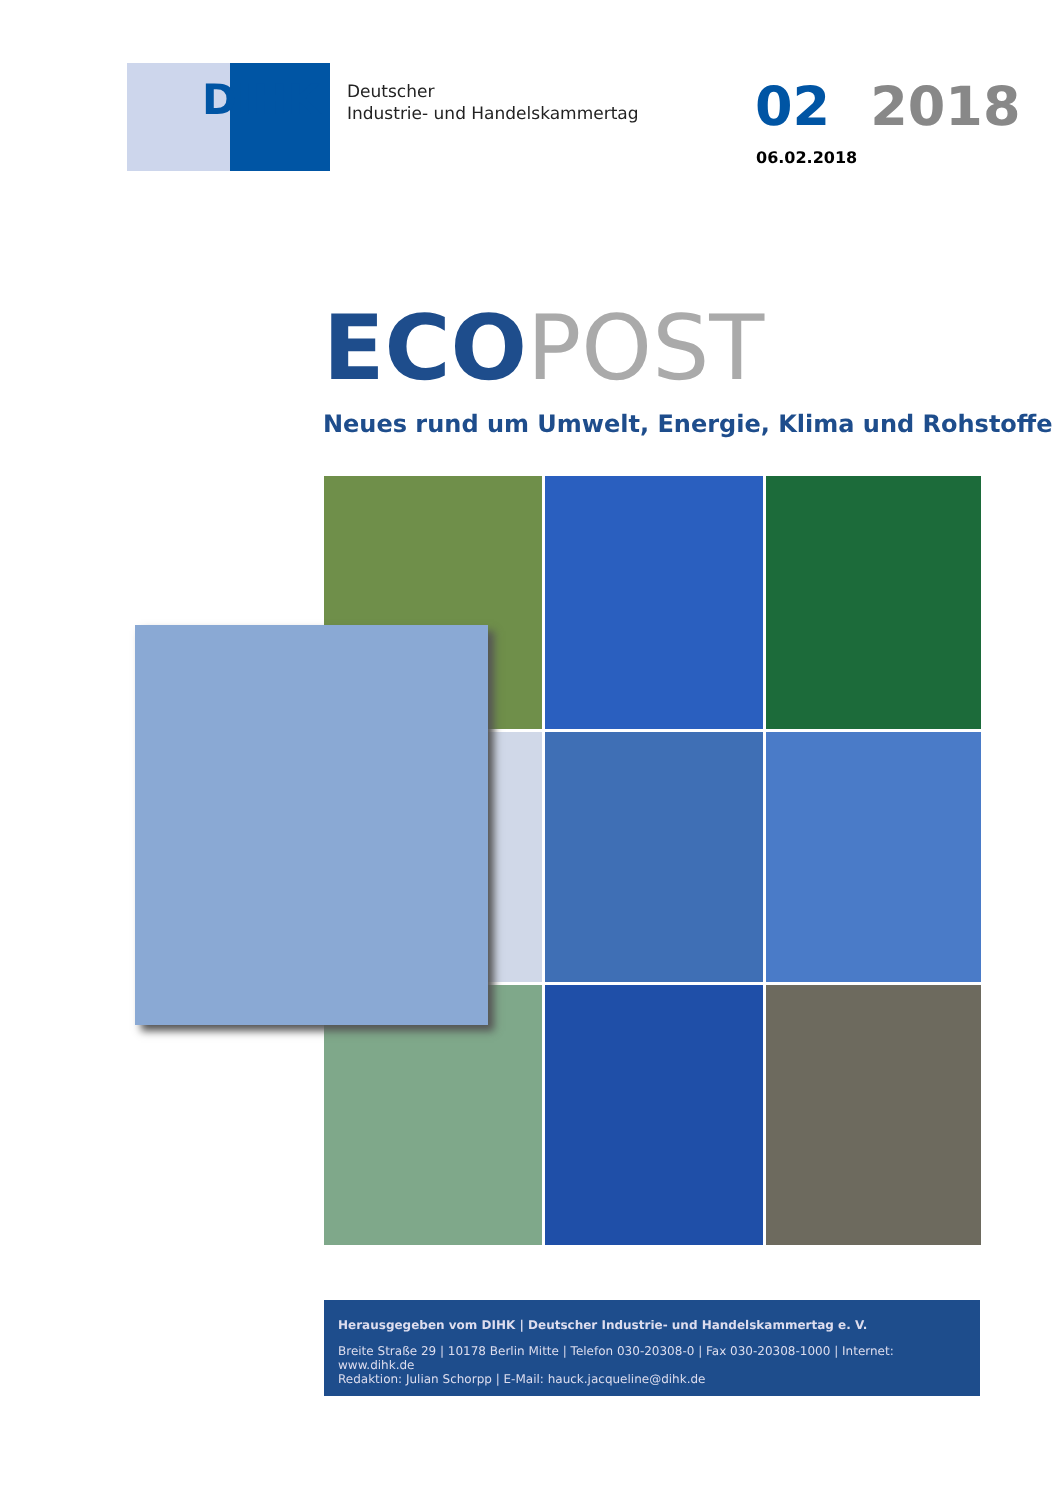DIHK
Deutscher
Industrie- und Handelskammertag
02 2018
06.02.2018
ECOPOST
Neues rund um Umwelt, Energie, Klima und Rohstoffe
Herausgegeben vom DIHK | Deutscher Industrie- und Handelskammertag e. V.
Breite Straße 29 | 10178 Berlin Mitte | Telefon 030-20308-0 | Fax 030-20308-1000 | Internet: www.dihk.de
Redaktion: Julian Schorpp | E-Mail: hauck.jacqueline@dihk.de